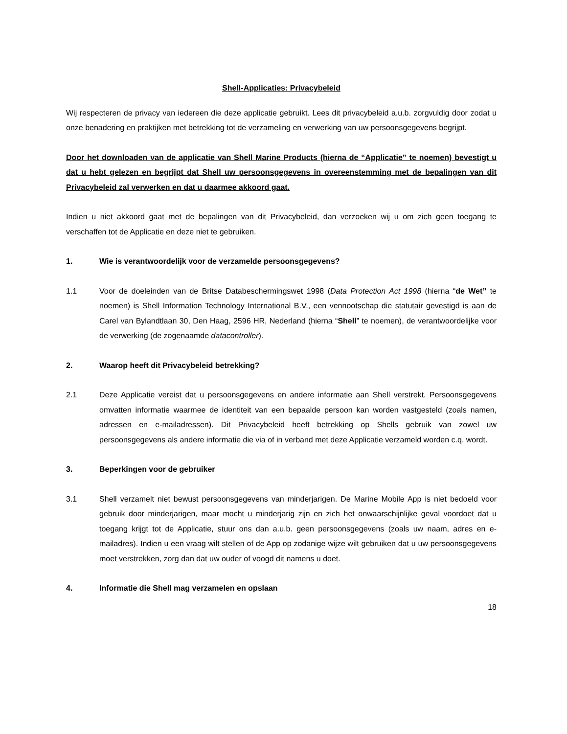Shell-Applicaties: Privacybeleid
Wij respecteren de privacy van iedereen die deze applicatie gebruikt. Lees dit privacybeleid a.u.b. zorgvuldig door zodat u onze benadering en praktijken met betrekking tot de verzameling en verwerking van uw persoonsgegevens begrijpt.
Door het downloaden van de applicatie van Shell Marine Products (hierna de “Applicatie” te noemen) bevestigt u dat u hebt gelezen en begrijpt dat Shell uw persoonsgegevens in overeenstemming met de bepalingen van dit Privacybeleid zal verwerken en dat u daarmee akkoord gaat.
Indien u niet akkoord gaat met de bepalingen van dit Privacybeleid, dan verzoeken wij u om zich geen toegang te verschaffen tot de Applicatie en deze niet te gebruiken.
1. Wie is verantwoordelijk voor de verzamelde persoonsgegevens?
1.1 Voor de doeleinden van de Britse Databeschermingswet 1998 (Data Protection Act 1998 (hierna “de Wet” te noemen) is Shell Information Technology International B.V., een vennootschap die statutair gevestigd is aan de Carel van Bylandtlaan 30, Den Haag, 2596 HR, Nederland (hierna “Shell” te noemen), de verantwoordelijke voor de verwerking (de zogenaamde datacontroller).
2. Waarop heeft dit Privacybeleid betrekking?
2.1 Deze Applicatie vereist dat u persoonsgegevens en andere informatie aan Shell verstrekt. Persoonsgegevens omvatten informatie waarmee de identiteit van een bepaalde persoon kan worden vastgesteld (zoals namen, adressen en e-mailadressen). Dit Privacybeleid heeft betrekking op Shells gebruik van zowel uw persoonsgegevens als andere informatie die via of in verband met deze Applicatie verzameld worden c.q. wordt.
3. Beperkingen voor de gebruiker
3.1 Shell verzamelt niet bewust persoonsgegevens van minderjarigen. De Marine Mobile App is niet bedoeld voor gebruik door minderjarigen, maar mocht u minderjarig zijn en zich het onwaarschijnlijke geval voordoet dat u toegang krijgt tot de Applicatie, stuur ons dan a.u.b. geen persoonsgegevens (zoals uw naam, adres en e-mailadres). Indien u een vraag wilt stellen of de App op zodanige wijze wilt gebruiken dat u uw persoonsgegevens moet verstrekken, zorg dan dat uw ouder of voogd dit namens u doet.
4. Informatie die Shell mag verzamelen en opslaan
18